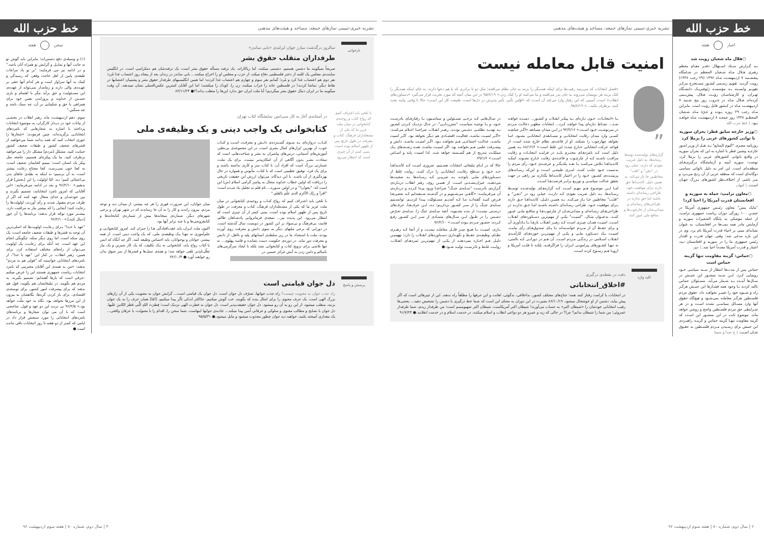خط حزب الله
نشریه خبری-تبیینی نمازهای جمعه، مساجد و هیئت‌های مذهبی
اخبار هفته
○هلال ماه شعبان رویت شد
بـه گـزارش سـتاد اسـتهلال دفتـر مقـام معظم رهبری هـلال مـاه شـعبان المعظم در شـامگاه پنجشـنبه ۷ اردیبهشـت مـاه ۱۳۹۶ (۲۹ رجب ۱۴۳۸) رویت گردید. تقویم رسـمی کشـور مسـتخرج مرکـز تقویـم وابسـته بـه مؤسسـه ژئوفیزیـک دانشـگاه تهـران، و کارشناسـان رؤیـت هـلال، پیش‌بـینی کرده‌اند هـلال مـاه در غـروب روز پنج شـنبه ۷ اردیبهشـت مـاه در کـشور قابل رؤیت است. بنابراین مـاه رجب ۲۹ روزه بـوده و غـرّهٔ مـاه شـعبان المعظـم ۱۴۳۸ روز جمعـه ۸ اردیبهشـت مـاه خواهـد بـود. | خط حزب الله
○وزیر خارجه سابق قطر: بحران سوریه نا توانی کشورهای عربی را برملا کرد
روزنامه مصری "الیوم السابع" بـه نقـل از وزیر امـور خارجـه پیشین قطر با اشاره به این که بحران سوریه در واقـع ناتوانی کشورهای عربی را برملا کرد، نوشت: سوریه آیینه و آزمایشگاه درگیری‌هـای منطقـه‌ای است. این امر به دلیل ناتوانی سیاسی دوگانه‌ای است که منطقه عربی از آن رنـج می‌بـرد و نیـز ناشی از اختلاف‌نظر کشورهای بـزرگ جهـان اسـت. | کیهان
○معاون ترامپ: حمله به سوریه و افغانستان قدرت آمریکا را احیا کرد!
"مایک پنس" معاون رئیـس جمهوری آمریکا در جشـن ۱۰۰ روزگی دوران ریاست جمهوری ترامپ، از حمله موشکی به پایگاه الشعیرات سوریه و آزمایش مادر همه بمب‌ها در افغانستان، به عنوان نشانه‌ای مبنی بر احیاء قدرت آمریکا نام برد. وی در این باره مدعی شد: وقتی جهان قدرت و اقتدار رئیس جمهوری ما را در سوریه و افغانستان دید، اعتبار و قدرت آمریکا مجدداً احیا شد. | مهر
○حماس: گزینه مقاومت تنها گزینه حماس است
حماس پس از مدت‌ها انتظار از سـند سیاسی خـود رونمایی کـرد. ایـن سـند منشـور این جنبـش در سـال‌ها آینـده بـه شـمار می‌آید. مسـئولان حماس تاکید کردند بـا وجود همه فشـارها این جنبـش هرگـز راه و شـیوه خود را تغییـر نخواهـد داد، حقوق مردم فلسـطین هرگـز معاملـه نمی‌شـود و هیچ‌گاه حقوق آنها وارد مسـائل سیاسـی نشده اسـت و در هر شـرایطی حق مردم فلسـطین واضح و روشن خواهد ماند. موضوع ثابت در این منشـور این اسـت که گزینه مقاومت تنهـا گزینه حماس و گزینـه راهبـردی این جنبش برای رسـیدن مـردم فلسـطین به حقـوق شـان اسـت. | خ صدا و سیما
امنیت قابل معامله نیست
”
گزاره‌های تولیدشده توسط رسانه‌ها، به دلیل ضریب نفوذی که دارند، خیلی زود در "ذهن" و "قلب" مخاطبین جا باز می‌کند. به همین دلیل، کاندیداها حق دارند برای موفقیت خود، طراحی رسانه‌ای داشته باشند اما حق ندارند در طراحی‌های رسانه‌ای و میدانی‌شان از چارچوب‌ها و منافع ملی عبور کنند
«فصل انتخابات که می‌رسد رقیب‌ها برای اینکه همدیگر را بزنند به جان نظام می‌افتند؛ مثل دو تا برادری که با هم دعوا دارند، به جای اینکه همدیگر را کتک بزنند هر دویشان می‌روند به جان پدر می‌افتند و بنا می‌کنند او را کتک زدن.» ۹۵/۸/۱۹ در این میان آنچه که مورد تخریب قرار می‌گیرد «دستاوردهای انقلاب» است. آسیبی که این رفتار وارد می‌کند آن اسـت که «اوّلین تأثیر، تأثیر پذیرش در دل‌ها است، طبیعت کار این اسـت؛ حالا تا وقتی بیایند بحث کنند، برطرف بکنند...» ۹۵/۸/۱۹.
بـا «انتخابـات، خـون تـازه‌ای بـه پیکـر انقـلاب و کشـور... دمیـده خواهـد شـد... نشـاط تـازه‌ای پیدا خواهـد کـرد... انتخابات مظهـر دخالـت مـردم در سرنوشـت خـود اسـت.» ۹۲/۲/۱۶ در ایـن میدان مسابقه «اگـر چنانچـه کسـی وارد میدان رقابت انتخاباتـی و مسـابقه‌ی انتخاباتـی بشـود، امـا بخواهد چهارچوب را بشکند، او از قاعده‌ی نظام خارج شده است، از قواعد حرکت انتخاباتی خـارج شده؛ این غلط است.» ۸۸/۱۲/۶ بـه همین دلیل است کـه نامزدهـای محتـرم بایـد در فراینـد انتخابـات و رقابت مراقـب باشـند کـه از چارچـوب و قاعـده‌ی رقابت خـارج نشـوند. اینکـه کاندیداهـا تـلاش می‌کننـد بـا نقـد یکدیگـر و عرضـه‌ی خـود، رأی مردم را به‌سمت خـود جلـب کننـد، امـری طبیعـی اسـت و این‌که رسـانه‌های پربیننـده‌ی کشـور، خـود را در اختیار کاندیداها بگذارند نیز راهی در جهت تحقق عدالت سیاسـی و توزیـع برابـر فرصت‌هـا اسـت.
امـا ایـن موضـوع هـم مهـم اسـت کـه گزاره‌هـای تولیدشـده توسـط رسـانه‌ها، بـه دلیل ضریب نفوذی کـه دارنـد، خیلـی زود در "ذهـن" و "قلـب" مخاطبین جـا بـاز می‌کنـد. بـه همیـن دلیـل، کاندیداهـا حـق دارند بـرای موفقیت خـود، طراحی رسـانه‌ای داشـته باشـند امـا حـق ندارنـد در طراحی‌هـای رسـانه‌ای و میدانی‌شـان از چارچوب‌هـا و منافـع ملـی عبـور کننـد. به‌عنـوان مثـال، "امنیـت" یکـی از مهم‌ترین دسـتاوردهای انقـلاب اسـت. امنیـت همـان چیـزی اسـت کـه رهبـر انقـلاب بارهـا بـا یـادآوری آن و برای حفـظ آن از مـردم خواسـته‌اند تـا پـای صندوق‌هـای رأی بیاینـد. امنیـت یـک دسـتاورد ملـی و یکـی از مهم‌تریـن حوزه‌هـای کارآمـدی انقـلاب اسـلامی در زندگـی مـردم اسـت. آن هـم در دورانـی کـه ناامنی، نه تنهـا کشـورهای پیرامونـی ایـران را فراگرفتـه، بلکـه تا قلـب آمریکا و اروپـا هـم رسـوخ کرده اسـت.
در سـال‌هایی کـه برخـی مسـئولین و سیاسـیون بـا رفتارهـای نادرسـت خـود، و بـا توجیـه سیاسـت "تنش‌زدایـی"، در حـال نزدیـک کـردن کشـور بـه تهدیـد نظامـی دشـمن بودنـد، رهبـر انقـلاب صراحتـا اعـلام می‌کننـد: «اگـر امنیـت نباشـد، فعالیـت اقتصـادی هم دیگر نخواهد بود. اگـر امنیت نباشـد، عدالـت اجتماعـی هـم نخواهـد بـود. اگـر امنیـت نباشـد، دانش و پیشـرفت علمی هـم نخواهـد بود. اگر امنیـت نباشـد، همـه رشـته‌های یـک مملکـت بتدریج از هم گسـسته خواهد شـد. لذا امنیت، پایه و اسـاس اسـت.» ۷۹/۱/۶
حالا که در ایـام تبلیغاتی انتخابات هسـتیم، ضروری اسـت کـه کاندیداهـا حـد خـود و سـطح رقابـت انتخاباتـی را درک کننـد. روایت غلط از دسـتاوردهای ملـی باتوجـه بـه ضریبـی کـه رسـانه‌ها بـه صحبت‌ها می‌دهنـد، جبران‌نشـدنی اسـت. از همیـن روی، رهبر انقلاب دربـاره‌ی گـزاره‌ی نادرسـت "سـایه‌ی جنـگ" صراحتـا ورود پیـدا کـرده و دربـاره‌ی آن می‌فرماینـد: «گاهـی می‌شـنویم و در گذشـته شـنفته‌ایم کـه بعضی‌هـا فـرض کنیـد گفته‌انـد مـا کـه آمدیـم مسـئولیّت پیـدا کردیـم، توانسـتیم سـایه‌ی جنـگ را از سـر کشـور برداریـم؛ نـه، ایـن حرف‌هـا، حرف‌های درسـتی نیسـت؛ از بنده بشـنوید، آنچه سـایه‌ی جنگ را، سـایه‌ی تعـرّض دشـمن را در طـول ایـن سـال‌های متمـادی از سـر ایـن کشـور رفـع کـرده، حضـور مـردم بـوده اسـت.» ۹۶/۲/۱۰
بـاری، امنیـت بـا هیـچ چیـز قابـل معاملـه نیسـت و از آنجا کـه رهبـری نظـام، وظیفـه‌ی حفـظ و نگهـداری دسـتاوردهای انقـلاب را دارد؛ بههمیـن دلیـل هـم اجـازه نمی‌دهنـد از یکـی از مهم‌تریـن ثمره‌هـای انقـلاب، روایـت غلـط و نادرسـت تولیـد شـود.●
کلید واژه دقت در نقطه‌ی درگیری
#اخلاق_انتخاباتی
در انتخابات با کرامت رفتار کنند همه؛ جناح‌های مختلف کشور، بداخلاقی، بدگوئی، اهانت و این حرفها را مطلقاً راه ندهند. این از چیزهائی است که اگر پیش بیاید، دشمن از او خوشحال میشود. ۸۶/۱۰/۱۹ بصیرت در این دوران به معنای این است که شما خط درگیری با دشمن را تشخیص دهید... بعضی‌ها رقیب انتخاباتی خودشان را «شیطان اکبر» به حساب می‌آورند! شیطان اکبر آمریکاست، شیطان اکبر صهیونیسم است؛ من طرفدار زیدم، شما طرفدار عمروئی؛ من شما را شیطان بدانم؟ چرا؟ در حالی که زید و عمرو هر دو دواعی انقلاب و اسلام میکنند، در خدمت اسلام و در خدمت انقلابند.● ۹۱/۷/۲۴
۲ | سال دوم، شماره ۸۰ | هفته سوم اردیبهشت ۹۶
نشریه خبری-تبیینی نمازهای جمعه، مساجد و هیئت‌های مذهبی
خط حزب الله
بازخوانی سالروز درگذشت مبارز جوان ایرلندی «بابی ساندز»
طرفداران متقلب حقوق بشر
صریحاً نمیگویند ما دشمن هستیم. دشمنی میکنند، اما ریاکارانه. یک ترفند مسأله حقوق بشر است، یک ترفندشان هم دمکراسی است. در انگلیس نماینده‌ی مجلس یک کلمه از دختر فلسطینی دفاع میکند، از حزب و مجلس او را اخراج میکنند... بابی ساندز در زندان بعد از پنجاه روز اعتصاب غذا مُرد؛ نفر دوم هم اعتصاب غذا کرد و مُرد؛ گمانم نفر سوم و چهارم هم اعتصاب غذا کردند؛ اما همین انگلیسیهای طرفدار حقوق بشر و پشتیبان اعتصابها در نقاط دیگر، تماشا کردند! در فلسطین خانه را خراب میکنند، زن را، کودک را میکشند؛ اما این آقایان کمترین عکس‌العملی نشان نمیدهند. آن وقت میگویند ما در ایران دنبال حقوق بشر میگردیم! آیا ملت ایران حق ندارد این‌ها را متقلب بداند؟!● ۸۲/۱۱/۲۴
با تلخی باید اعتراف کنیم که رواج کتاب و روحیه‌ی کتابخوانی در میان ملت عزیز ما که یکی از مشعلداران فرهنگ، کتاب و معرفت در طول تاریخ پس از ظهور اسلام بوده است، بسی کمتر از آن چیزی است که انتظار می‌رود
در آستانه‌ی آغاز به کار سی‌امین نمایشگاه کتاب تهران
کتابخوانی یک واجب دینی و یک وظیفه‌ی ملی
کتـاب، دروازه‌ای بـه سـوی گسـترده‌ی دانـش و معرفـت اسـت و کتـاب خوب، از بهترین ابزارهای کمال بشری است. در این مجموعه‌ی بی‌نظیر، آموزش‌های آسمانی، درس‌های پیامبران به بشر و شناخت‌هایی است که سعادت بشـر بدون آگاهی از آن امکان‌پذیر نیست. برای یک ملت، خسارتی بزرگ است که افراد آن، با کتاب سر و کاری نداشته باشند و برای یک فرد، توفیق عظیمی است که با کتاب، مأنوس و همواره در حال بهره‌گیری از آن باشـد. با این دیدگاه، می‌توان ارزش این حقیقت تاریخی را دریافت که اولین خطاب خداوند متعال به پیامبر گرامی اسلام (ص) این است که: "بخوان!" و در اولین سـوره... نام قلم به تجلیل یاد شـده است: "اقرأ و ربّک الأکرم الذی علّم بالقلم."
با تلخی باید اعتـراف کنیم که رواج کتـاب و روحیه‌ی کتابخوانی در میان ملت عزیز ما که یکی از مشـعلداران فرهنگ، کتاب و معرفت در طول تاریخ پس از ظهور اسلام بوده است، بسی کمتر از آن چیزی است که انتظار می‌رود. این پدیده نیز... نتیجه‌ی فرمانروایی پادشـاهان ظالم، فاسد، بی‌فرهنگ و بی‌سواد بر این کشور در دویست سال گذشته است. در دورانی که برخی ملتهای دیگر به سوی دانش و معرفت روی آورده بودند، ملت با استعداد ما در زیر سلطه‌ی انسانهای پلید و نااهل، از دانش و معرفت دور ماند. در دوره‌ی حکومت دست نشانده و فاسد پهلوی... نه تنها تلاشی برای ترویج کتاب و کتابخوانی نشد بلکه با ایجاد سرگرمی‌های ناسالم و دامن زدن به آتش غرائز جنسی در
میان جوانان، این ضرورت فوری را هر چه بیشتر، از میدان دید و توجه مردم، بیرون راندند و کار را به آن جا رساندند که در شهر تهران و برخی شهرهای دیگر، شماره‌ی میخانه‌ها بیش از شماره‌ی کتابخانه‌ها و کتابفروشی‌ها و یا چند برابر آنها بود.
اکنون ملت ایـران باید عقب‌افتادگی هـا را جبران کند. امروز کتابخوانـی و علم‌آموزی نه تنهـا یـک وظیفه‌ی ملی، که یک واجب دینی است. از همه بیشتر، جوانان و نوجوانان، باید احساس وظیفه کنند. اگر چه آنگاه که انس با کتاب رواج یابد، کتابخوانی نه یـک تکلیف، که یک کار شیرین و یک نیاز تعلّل‌ناپذیر تلقی خواهد شد؛ و همه‌ی نسل‌ها و قشرها از سر شوق بدان رو خواهند آورد.● ۷۲/۱۰/۴
پرسش و پاسخ
دل جوان قیامتی است
راه جذب جوان به معنویت چیست؟ راه جذب جوانها، تصرّف دل جوان است. دل جوان یک قیامتی است... گرایش جوان به معنویت یکی از آن رازهای بزرگ الهی است. یک حرف معنوی را برای امثال بنده که بگویند، خب گوش میکنیم، حدّاکثر اندکی تأثّر پیدا میکنیم، [امّا] همان حرف را به یک جوان بزنند، منقلب میشود، از این رو به آن رو میشود. دل جوان حقیقت‌پذیر است، دل جوان به فطرت الهی نزدیک است؛ فِطرَتَ اللهِ الَّتی فَطَرَ النّاسَ عَلَیها. دل جوان با نصایح و مطالب معنوی و سلوکی و عرفانی اُنس پیدا میکند... جاذبه‌ی جوانها اینهاست. شما سخن را، اقدام را با معنویّت، با عرفان واقعی... یک مقداری آمیخته بکنید، خواهید دید جوان چطور مجذوب میشود و مایل میشود.● ۹۵/۵/۳۱
سخن هفته
(۱) و وسیله‌ی دفع دشمن‌اند؛ بنابراین باید گوش تو به جانب آنها و تمایـل و گرایش تو همراه آنان باشد." و در ادامه نیز می فرمایند: "بر تو باد مراعات طبقه‌ی پایین از اهل حاجت وفقر، که رسیدگی و کمک به آنها سزاوار است و هر کدام آنها حقی بر عهـده‌ی والی دارند و زمامدار نمی‌تواند از عهده‌ی این مسـئولیت و حق برآید مگر با اهتمام و یاری جسـتن از خداوند و پروراندن نفس خود برای همراهی با حق و شکیبایی بر آن، چه سبک باشد و چه سنگین."
سوم. دهم اردیبهشـت ماه، رهبر انقلاب در بخشـی از بیانات خود در دیـدار کارگران، به موضوع انتخابات پرداخته با اشاره به شعارهایی که نامزدهای انتخاباتـی برگزیده‌اند، چنین فرمودند: «شعارها را جوری انتخاب کنید که همه بدانند شما می‌خواهید از قشرهای ضعیف کشور و طبقات ضعیف کشور حمایت کنید، مشکلِ [مردم] مشکل دار را می‌خواهید برطرف کنید. ما یک پیکره‌ای هستیم، جامعه مثل پیکر یک انسان است؛ ببینیم کجایمان ضعیف است، به کجا خون نمی‌رسـد، کجا محتاج رعایت بیشتر است، به آن برسیم؛ نه اینکه به بقیّه‌ی جاهای بدن بی‌اعتنائی کنیم؛ نـه، امّا اولویّت را این [بخش] قرار بدهیم.» ۹۶/۲/۱۰ و بعد در ادامه می‌فرمایند: «این آقایانی که امروز نامزد انتخاباتند، تصمیم بگیرند و بین خودشـان و خدای متعال عهد کنند که اگر از طرف مردم مقبول شدند و رأی آوردند، اولویّت‌ها را رعایت کنند؛ آنجایی را که بیشتر نیاز به مراقبت دارد، بیشـتر مورد توجّه قرار بدهند؛ برنامه‌ها را آن جور [دنبال کنند].» ۹۶/۲/۱۰
"عهد با خـدا" بـرای رعایـت اولویت‌ها که اصلی‌ترین آن توجه به قشرها و طبقات ضعیف جامعه است، یک روی سکه است، اما روی دیگر سکه، چگونگی انجام این عهد است، چه آنکه برای رعایـت یک اولویت می‌تـوان از راه‌های مختلف استفاده کرد. برای همین، رهبر انقلاب، در کنار این "عهد با خدا"، از نامزدهای انتخاباتی خواستند که "قولی هم به مردم" بدهند: «من به همه‌ی این آقایان محترمی که نامزد انتخابات ریاست جمهوری هستند این را عرض میکنم -حرفی است که بارها گفته‌ایم- تصمیم بگیرند، به مردم هم بگویند، در تبلیغاتشان هم بگویند، قول هم بدهند که برای پیشرفت امور کشور، برای توسعه‌ی اقتصادی، برای باز کردن گره‌ها، نگاهشان به بیرون از این مرزها نخواهد بود، نگاه به خود ملّت خواهد بود.» ۹۶/۲/۵ بی تردید این دو عهد و قول، شاخصی است که با آن می توان شعارها و برنامه‌های نامزدهای انتخاباتی را مورد سنجش قرار داد در ایامی که کمتر از دو هفته تا روز انتخابات باقی مانده است.●
۳ | سال دوم، شماره ۸۰ | هفته سوم اردیبهشت ۹۶